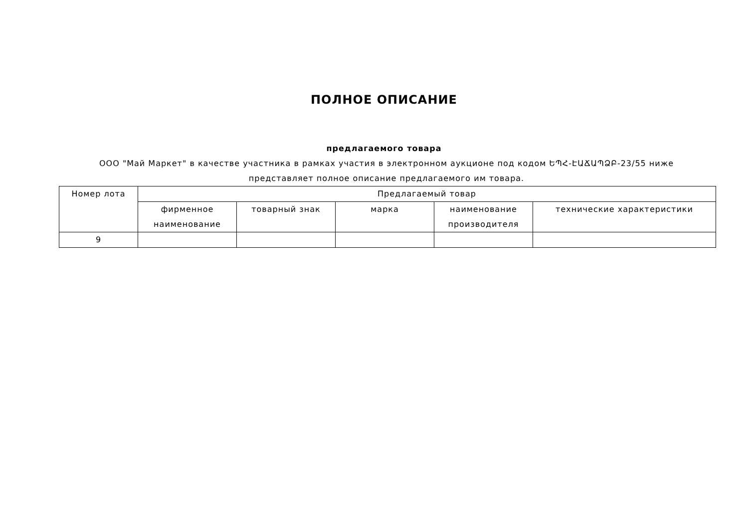ПОЛНОЕ ОПИСАНИЕ
предлагаемого товара
ООО "Май Маркет" в качестве участника в рамках участия в электронном аукционе под кодом ԵՊՀ-ԷԱՃԱՊՁԲ-23/55 ниже представляет полное описание предлагаемого им товара.
| Номер лота | Предлагаемый товар | | | | |
| --- | --- | --- | --- | --- | --- |
| | фирменное наименование | товарный знак | марка | наименование производителя | технические характеристики |
| 9 | | | | | |